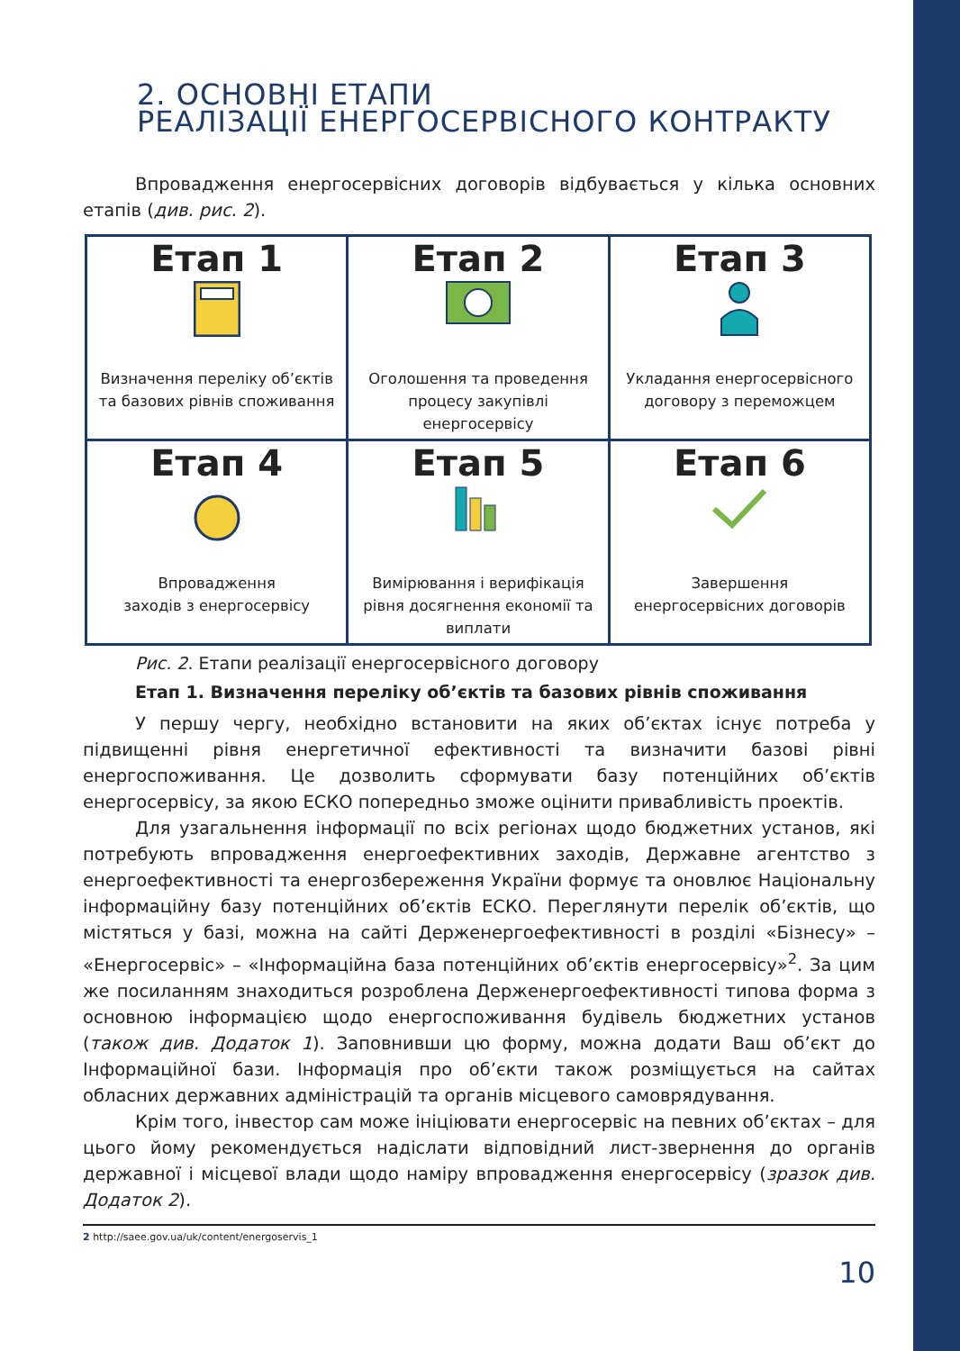2. ОСНОВНІ ЕТАПИ
РЕАЛІЗАЦІЇ ЕНЕРГОСЕРВІСНОГО КОНТРАКТУ
Впровадження енергосервісних договорів відбувається у кілька основних етапів (див. рис. 2).
| Етап 1 Визначення переліку об’єктів та базових рівнів споживання | Етап 2 Оголошення та проведення процесу закупівлі енергосервісу | Етап 3 Укладання енергосервісного договору з переможцем |
| Етап 4 Впровадження заходів з енергосервісу | Етап 5 Вимірювання і верифікація рівня досягнення економії та виплати | Етап 6 Завершення енергосервісних договорів |
Рис. 2. Етапи реалізації енергосервісного договору
Етап 1. Визначення переліку об’єктів та базових рівнів споживання
У першу чергу, необхідно встановити на яких об’єктах існує потреба у підвищенні рівня енергетичної ефективності та визначити базові рівні енергоспоживання. Це дозволить сформувати базу потенційних об’єктів енергосервісу, за якою ЕСКО попередньо зможе оцінити привабливість проектів.
Для узагальнення інформації по всіх регіонах щодо бюджетних установ, які потребують впровадження енергоефективних заходів, Державне агентство з енергоефективності та енергозбереження України формує та оновлює Національну інформаційну базу потенційних об’єктів ЕСКО. Переглянути перелік об’єктів, що містяться у базі, можна на сайті Держенергоефективності в розділі «Бізнесу» – «Енергосервіс» – «Інформаційна база потенційних об’єктів енергосервісу»<sup>2</sup>. За цим же посиланням знаходиться розроблена Держенергоефективності типова форма з основною інформацією щодо енергоспоживання будівель бюджетних установ (також див. Додаток 1). Заповнивши цю форму, можна додати Ваш об’єкт до Інформаційної бази. Інформація про об’єкти також розміщується на сайтах обласних державних адміністрацій та органів місцевого самоврядування.
Крім того, інвестор сам може ініціювати енергосервіс на певних об’єктах – для цього йому рекомендується надіслати відповідний лист-звернення до органів державної і місцевої влади щодо наміру впровадження енергосервісу (зразок див. Додаток 2).
2 http://saee.gov.ua/uk/content/energoservis_1
10